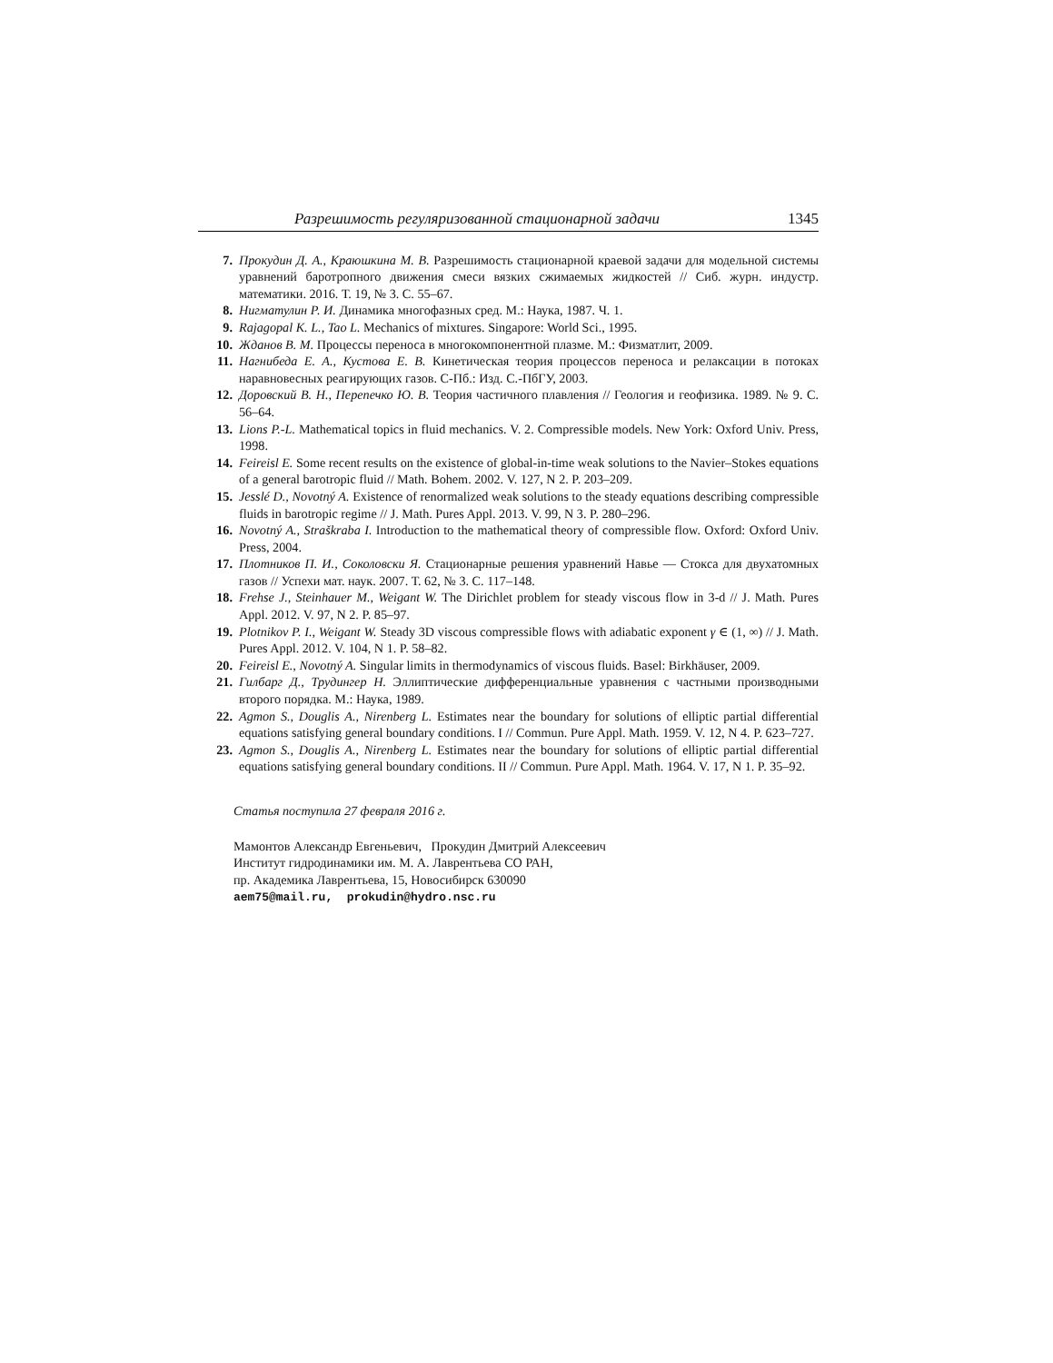Разрешимость регуляризованной стационарной задачи 1345
7. Прокудин Д. А., Краюшкина М. В. Разрешимость стационарной краевой задачи для модельной системы уравнений баротропного движения смеси вязких сжимаемых жидкостей // Сиб. журн. индустр. математики. 2016. Т. 19, № 3. С. 55–67.
8. Нигматулин Р. И. Динамика многофазных сред. М.: Наука, 1987. Ч. 1.
9. Rajagopal K. L., Tao L. Mechanics of mixtures. Singapore: World Sci., 1995.
10. Жданов В. М. Процессы переноса в многокомпонентной плазме. М.: Физматлит, 2009.
11. Нагнибеда Е. А., Кустова Е. В. Кинетическая теория процессов переноса и релаксации в потоках наравновесных реагирующих газов. С-Пб.: Изд. С.-ПбГУ, 2003.
12. Доровский В. Н., Перепечко Ю. В. Теория частичного плавления // Геология и геофизика. 1989. № 9. С. 56–64.
13. Lions P.-L. Mathematical topics in fluid mechanics. V. 2. Compressible models. New York: Oxford Univ. Press, 1998.
14. Feireisl E. Some recent results on the existence of global-in-time weak solutions to the Navier–Stokes equations of a general barotropic fluid // Math. Bohem. 2002. V. 127, N 2. P. 203–209.
15. Jesslé D., Novotný A. Existence of renormalized weak solutions to the steady equations describing compressible fluids in barotropic regime // J. Math. Pures Appl. 2013. V. 99, N 3. P. 280–296.
16. Novotný A., Straškraba I. Introduction to the mathematical theory of compressible flow. Oxford: Oxford Univ. Press, 2004.
17. Плотников П. И., Соколовски Я. Стационарные решения уравнений Навье — Стокса для двухатомных газов // Успехи мат. наук. 2007. Т. 62, № 3. С. 117–148.
18. Frehse J., Steinhauer M., Weigant W. The Dirichlet problem for steady viscous flow in 3-d // J. Math. Pures Appl. 2012. V. 97, N 2. P. 85–97.
19. Plotnikov P. I., Weigant W. Steady 3D viscous compressible flows with adiabatic exponent γ ∈ (1, ∞) // J. Math. Pures Appl. 2012. V. 104, N 1. P. 58–82.
20. Feireisl E., Novotný A. Singular limits in thermodynamics of viscous fluids. Basel: Birkhäuser, 2009.
21. Гилбарг Д., Трудингер Н. Эллиптические дифференциальные уравнения с частными производными второго порядка. М.: Наука, 1989.
22. Agmon S., Douglis A., Nirenberg L. Estimates near the boundary for solutions of elliptic partial differential equations satisfying general boundary conditions. I // Commun. Pure Appl. Math. 1959. V. 12, N 4. P. 623–727.
23. Agmon S., Douglis A., Nirenberg L. Estimates near the boundary for solutions of elliptic partial differential equations satisfying general boundary conditions. II // Commun. Pure Appl. Math. 1964. V. 17, N 1. P. 35–92.
Статья поступила 27 февраля 2016 г.
Мамонтов Александр Евгеньевич, Прокудин Дмитрий Алексеевич
Институт гидродинамики им. М. А. Лаврентьева СО РАН,
пр. Академика Лаврентьева, 15, Новосибирск 630090
aem75@mail.ru, prokudin@hydro.nsc.ru